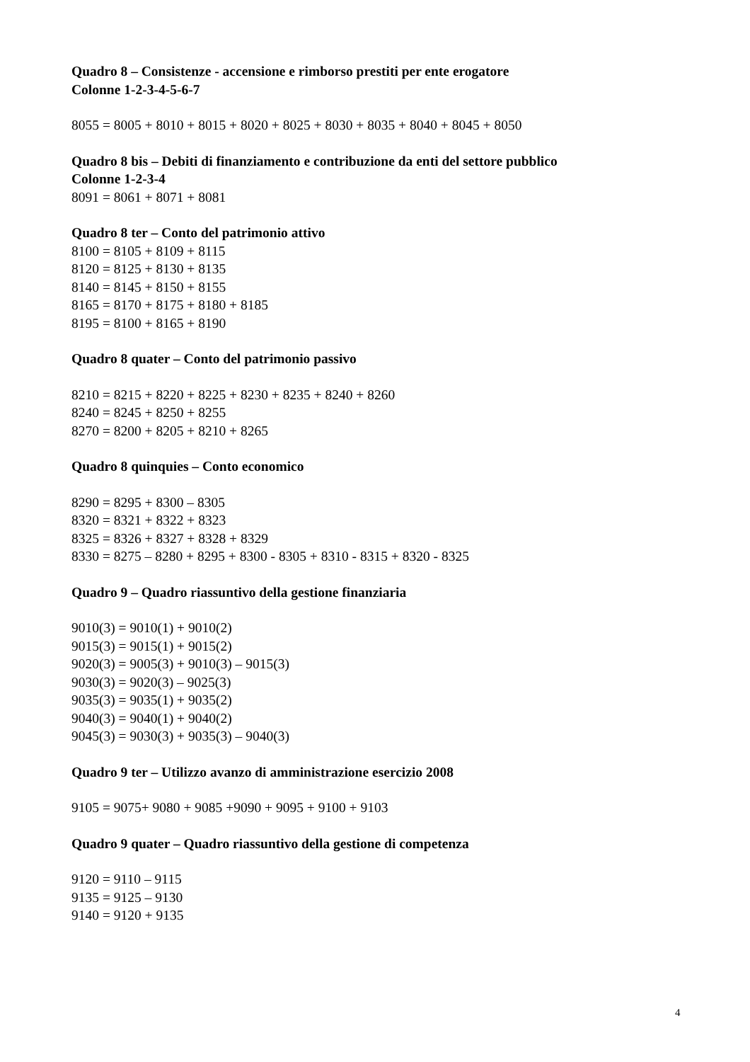Quadro 8 – Consistenze - accensione e rimborso prestiti per ente erogatore
Colonne 1-2-3-4-5-6-7
8055 = 8005 + 8010 + 8015 + 8020 + 8025 + 8030 + 8035 + 8040 + 8045 + 8050
Quadro 8 bis – Debiti di finanziamento e contribuzione da enti del settore pubblico
Colonne 1-2-3-4
8091 = 8061 + 8071 + 8081
Quadro 8 ter – Conto del patrimonio attivo
8100 = 8105 + 8109 + 8115
8120 = 8125 + 8130 + 8135
8140 = 8145 + 8150 + 8155
8165 = 8170 + 8175 + 8180 + 8185
8195 = 8100 + 8165 + 8190
Quadro 8 quater – Conto del patrimonio passivo
8210 = 8215 + 8220 + 8225 + 8230 + 8235 + 8240 + 8260
8240 = 8245 + 8250 + 8255
8270 = 8200 + 8205 + 8210 + 8265
Quadro 8 quinquies – Conto economico
8290 = 8295 + 8300 – 8305
8320 = 8321 + 8322 + 8323
8325 = 8326 + 8327 + 8328 + 8329
8330 = 8275 – 8280 + 8295 + 8300 - 8305 + 8310 - 8315 + 8320 - 8325
Quadro 9 – Quadro riassuntivo della gestione finanziaria
9010(3) = 9010(1) + 9010(2)
9015(3) = 9015(1) + 9015(2)
9020(3) = 9005(3) + 9010(3) – 9015(3)
9030(3) = 9020(3) – 9025(3)
9035(3) = 9035(1) + 9035(2)
9040(3) = 9040(1) + 9040(2)
9045(3) = 9030(3) + 9035(3) – 9040(3)
Quadro 9 ter – Utilizzo avanzo di amministrazione esercizio 2008
9105 = 9075+ 9080 + 9085 +9090 + 9095 + 9100 + 9103
Quadro 9 quater – Quadro riassuntivo della gestione di competenza
9120 = 9110 – 9115
9135 = 9125 – 9130
9140 = 9120 + 9135
4